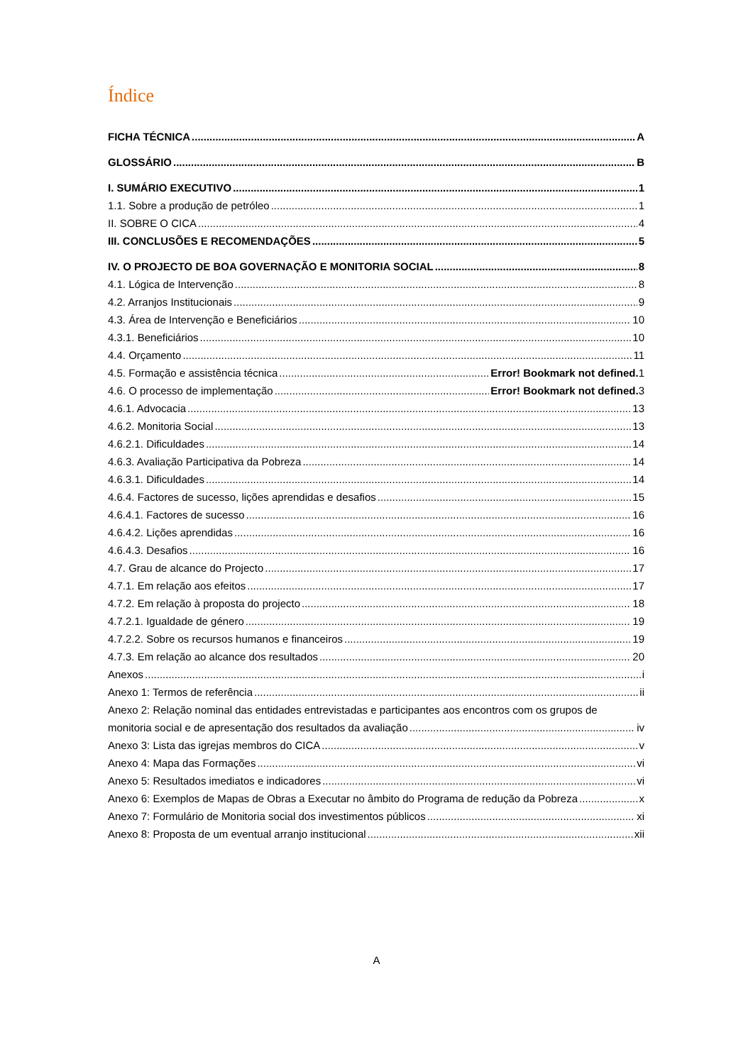Índice
FICHA TÉCNICA A
GLOSSÁRIO B
I. SUMÁRIO EXECUTIVO 1
1.1. Sobre a produção de petróleo 1
II. SOBRE O CICA 4
III. CONCLUSÕES E RECOMENDAÇÕES 5
IV. O PROJECTO DE BOA GOVERNAÇÃO E MONITORIA SOCIAL 8
4.1. Lógica de Intervenção 8
4.2. Arranjos Institucionais 9
4.3. Área de Intervenção e Beneficiários 10
4.3.1. Beneficiários 10
4.4. Orçamento 11
4.5. Formação e assistência técnica Error! Bookmark not defined. 1
4.6. O processo de implementação Error! Bookmark not defined. 3
4.6.1. Advocacia 13
4.6.2. Monitoria Social 13
4.6.2.1. Dificuldades 14
4.6.3. Avaliação Participativa da Pobreza 14
4.6.3.1. Dificuldades 14
4.6.4. Factores de sucesso, lições aprendidas e desafios 15
4.6.4.1. Factores de sucesso 16
4.6.4.2. Lições aprendidas 16
4.6.4.3. Desafios 16
4.7. Grau de alcance do Projecto 17
4.7.1. Em relação aos efeitos 17
4.7.2. Em relação à proposta do projecto 18
4.7.2.1. Igualdade de género 19
4.7.2.2. Sobre os recursos humanos e financeiros 19
4.7.3. Em relação ao alcance dos resultados 20
Anexos i
Anexo 1: Termos de referência ii
Anexo 2: Relação nominal das entidades entrevistadas e participantes aos encontros com os grupos de
monitoria social e de apresentação dos resultados da avaliação iv
Anexo 3: Lista das igrejas membros do CICA v
Anexo 4: Mapa das Formações vi
Anexo 5: Resultados imediatos e indicadores vi
Anexo 6: Exemplos de Mapas de Obras a Executar no âmbito do Programa de redução da Pobreza x
Anexo 7: Formulário de Monitoria social dos investimentos públicos xi
Anexo 8: Proposta de um eventual arranjo institucional xii
A